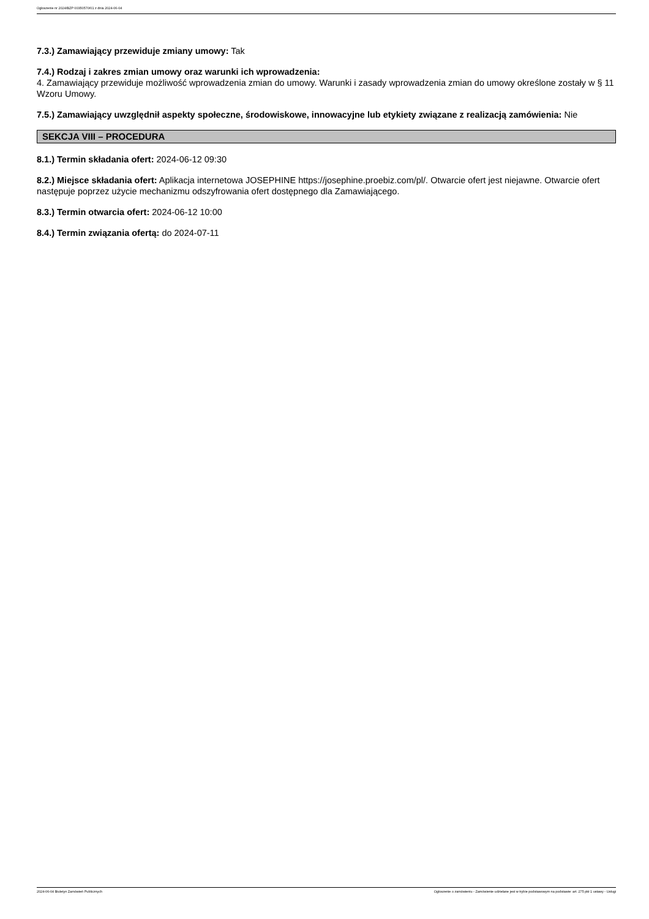Ogłoszenie nr 2024/BZP 00350570/01 z dnia 2024-06-04
7.3.) Zamawiający przewiduje zmiany umowy: Tak
7.4.) Rodzaj i zakres zmian umowy oraz warunki ich wprowadzenia:
4. Zamawiający przewiduje możliwość wprowadzenia zmian do umowy. Warunki i zasady wprowadzenia zmian do umowy określone zostały w § 11 Wzoru Umowy.
7.5.) Zamawiający uwzględnił aspekty społeczne, środowiskowe, innowacyjne lub etykiety związane z realizacją zamówienia: Nie
SEKCJA VIII – PROCEDURA
8.1.) Termin składania ofert: 2024-06-12 09:30
8.2.) Miejsce składania ofert: Aplikacja internetowa JOSEPHINE https://josephine.proebiz.com/pl/. Otwarcie ofert jest niejawne. Otwarcie ofert następuje poprzez użycie mechanizmu odszyfrowania ofert dostępnego dla Zamawiającego.
8.3.) Termin otwarcia ofert: 2024-06-12 10:00
8.4.) Termin związania ofertą: do 2024-07-11
2024-06-04 Biuletyn Zamówień Publicznych Ogłoszenie o zamówieniu - Zamówienie udzielane jest w trybie podstawowym na podstawie: art. 275 pkt 1 ustawy - Usługi